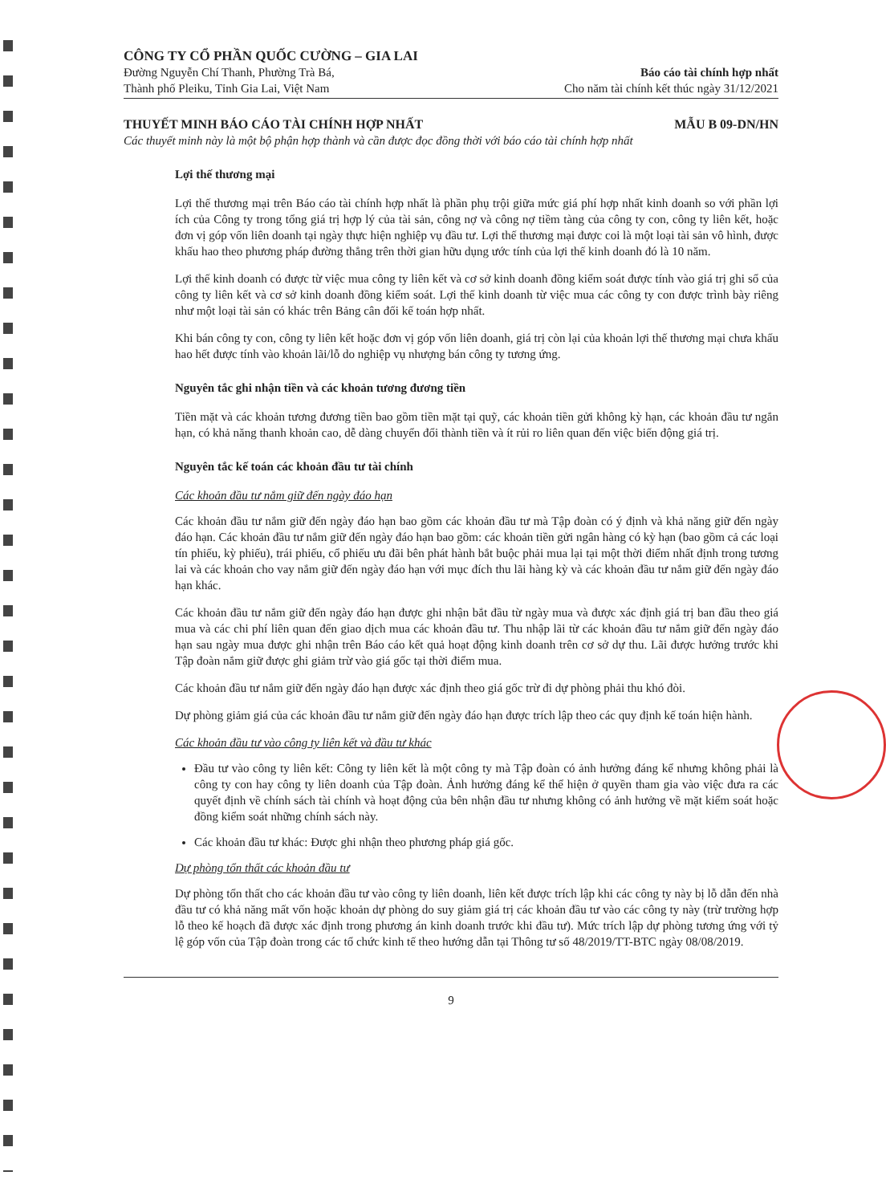CÔNG TY CỔ PHẦN QUỐC CƯỜNG – GIA LAI
Đường Nguyễn Chí Thanh, Phường Trà Bá,
Thành phố Pleiku, Tỉnh Gia Lai, Việt Nam
Báo cáo tài chính hợp nhất
Cho năm tài chính kết thúc ngày 31/12/2021
THUYẾT MINH BÁO CÁO TÀI CHÍNH HỢP NHẤT MẪU B 09-DN/HN
Các thuyết minh này là một bộ phận hợp thành và cần được đọc đồng thời với báo cáo tài chính hợp nhất
Lợi thế thương mại
Lợi thế thương mại trên Báo cáo tài chính hợp nhất là phần phụ trội giữa mức giá phí hợp nhất kinh doanh so với phần lợi ích của Công ty trong tổng giá trị hợp lý của tài sản, công nợ và công nợ tiềm tàng của công ty con, công ty liên kết, hoặc đơn vị góp vốn liên doanh tại ngày thực hiện nghiệp vụ đầu tư. Lợi thế thương mại được coi là một loại tài sản vô hình, được khấu hao theo phương pháp đường thẳng trên thời gian hữu dụng ước tính của lợi thế kinh doanh đó là 10 năm.
Lợi thế kinh doanh có được từ việc mua công ty liên kết và cơ sở kinh doanh đồng kiểm soát được tính vào giá trị ghi sổ của công ty liên kết và cơ sở kinh doanh đồng kiểm soát. Lợi thế kinh doanh từ việc mua các công ty con được trình bày riêng như một loại tài sản có khác trên Bảng cân đối kế toán hợp nhất.
Khi bán công ty con, công ty liên kết hoặc đơn vị góp vốn liên doanh, giá trị còn lại của khoản lợi thế thương mại chưa khấu hao hết được tính vào khoản lãi/lỗ do nghiệp vụ nhượng bán công ty tương ứng.
Nguyên tắc ghi nhận tiền và các khoản tương đương tiền
Tiền mặt và các khoản tương đương tiền bao gồm tiền mặt tại quỹ, các khoản tiền gửi không kỳ hạn, các khoản đầu tư ngắn hạn, có khả năng thanh khoản cao, dễ dàng chuyển đổi thành tiền và ít rủi ro liên quan đến việc biến động giá trị.
Nguyên tắc kế toán các khoản đầu tư tài chính
Các khoản đầu tư nắm giữ đến ngày đáo hạn
Các khoản đầu tư nắm giữ đến ngày đáo hạn bao gồm các khoản đầu tư mà Tập đoàn có ý định và khả năng giữ đến ngày đáo hạn. Các khoản đầu tư nắm giữ đến ngày đáo hạn bao gồm: các khoản tiền gửi ngân hàng có kỳ hạn (bao gồm cả các loại tín phiếu, kỳ phiếu), trái phiếu, cổ phiếu ưu đãi bên phát hành bắt buộc phải mua lại tại một thời điểm nhất định trong tương lai và các khoản cho vay nắm giữ đến ngày đáo hạn với mục đích thu lãi hàng kỳ và các khoản đầu tư nắm giữ đến ngày đáo hạn khác.
Các khoản đầu tư nắm giữ đến ngày đáo hạn được ghi nhận bắt đầu từ ngày mua và được xác định giá trị ban đầu theo giá mua và các chi phí liên quan đến giao dịch mua các khoản đầu tư. Thu nhập lãi từ các khoản đầu tư nắm giữ đến ngày đáo hạn sau ngày mua được ghi nhận trên Báo cáo kết quả hoạt động kinh doanh trên cơ sở dự thu. Lãi được hưởng trước khi Tập đoàn nắm giữ được ghi giảm trừ vào giá gốc tại thời điểm mua.
Các khoản đầu tư nắm giữ đến ngày đáo hạn được xác định theo giá gốc trừ đi dự phòng phải thu khó đòi.
Dự phòng giảm giá của các khoản đầu tư nắm giữ đến ngày đáo hạn được trích lập theo các quy định kế toán hiện hành.
Các khoản đầu tư vào công ty liên kết và đầu tư khác
Đầu tư vào công ty liên kết: Công ty liên kết là một công ty mà Tập đoàn có ảnh hưởng đáng kể nhưng không phải là công ty con hay công ty liên doanh của Tập đoàn. Ảnh hưởng đáng kể thể hiện ở quyền tham gia vào việc đưa ra các quyết định về chính sách tài chính và hoạt động của bên nhận đầu tư nhưng không có ảnh hưởng về mặt kiểm soát hoặc đồng kiểm soát những chính sách này.
Các khoản đầu tư khác: Được ghi nhận theo phương pháp giá gốc.
Dự phòng tổn thất các khoản đầu tư
Dự phòng tổn thất cho các khoản đầu tư vào công ty liên doanh, liên kết được trích lập khi các công ty này bị lỗ dẫn đến nhà đầu tư có khả năng mất vốn hoặc khoản dự phòng do suy giảm giá trị các khoản đầu tư vào các công ty này (trừ trường hợp lỗ theo kế hoạch đã được xác định trong phương án kinh doanh trước khi đầu tư). Mức trích lập dự phòng tương ứng với tỷ lệ góp vốn của Tập đoàn trong các tổ chức kinh tế theo hướng dẫn tại Thông tư số 48/2019/TT-BTC ngày 08/08/2019.
9